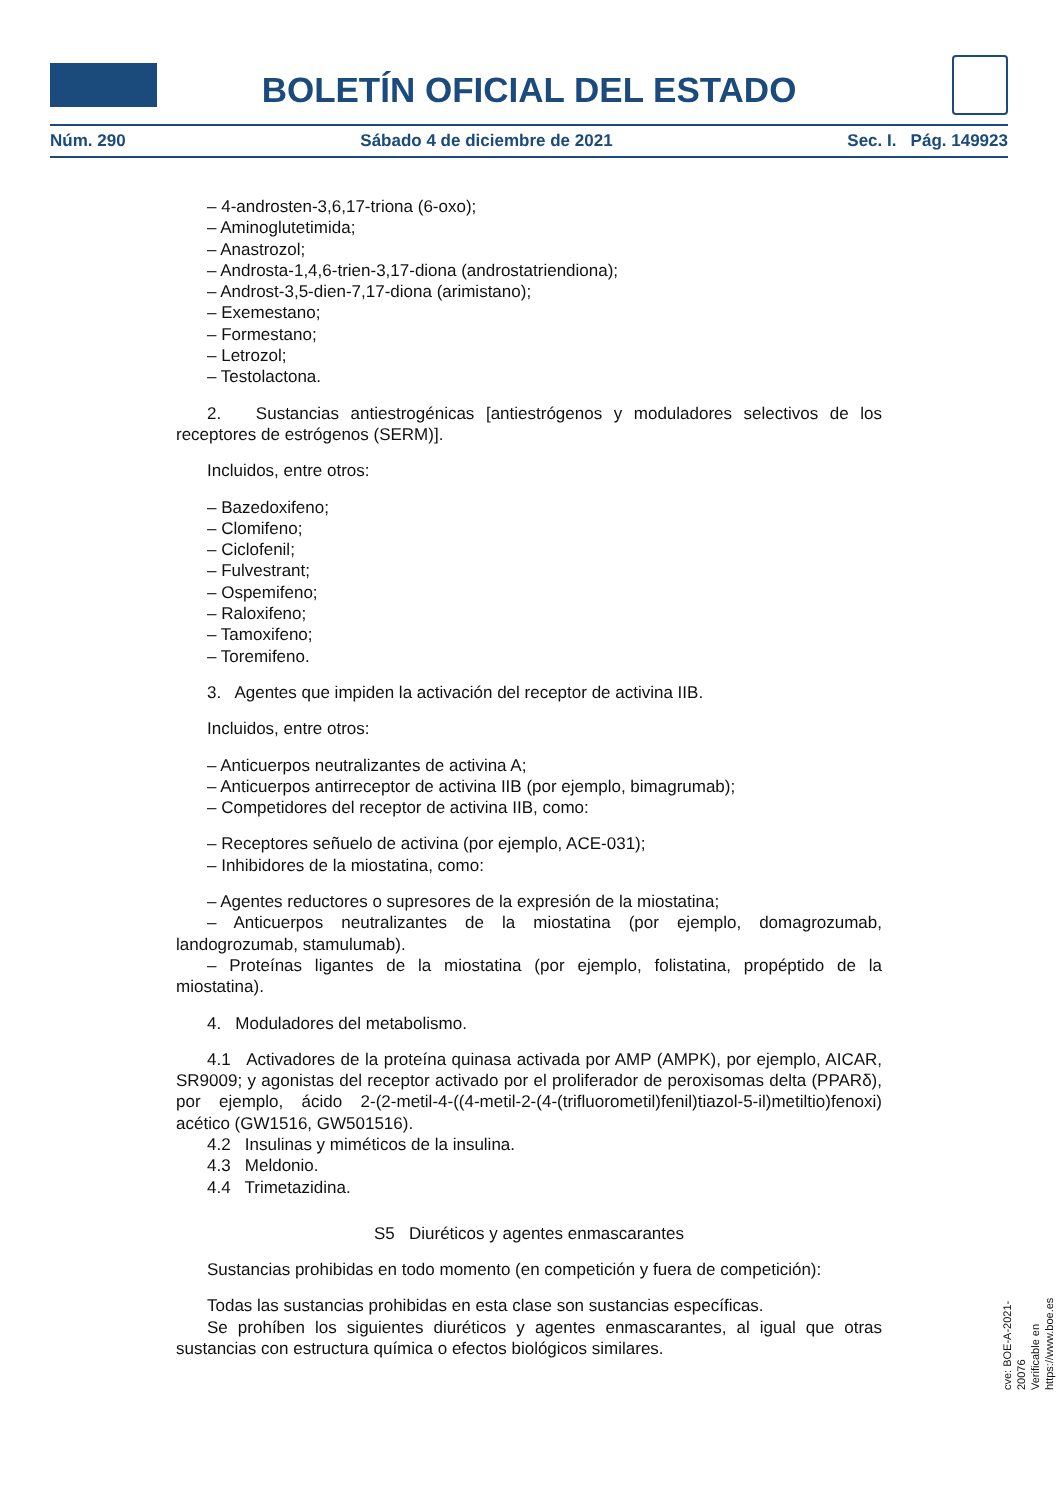BOLETÍN OFICIAL DEL ESTADO
Núm. 290 Sábado 4 de diciembre de 2021 Sec. I. Pág. 149923
– 4-androsten-3,6,17-triona (6-oxo);
– Aminoglutetimida;
– Anastrozol;
– Androsta-1,4,6-trien-3,17-diona (androstatriendiona);
– Androst-3,5-dien-7,17-diona (arimistano);
– Exemestano;
– Formestano;
– Letrozol;
– Testolactona.
2. Sustancias antiestrogénicas [antiestrógenos y moduladores selectivos de los receptores de estrógenos (SERM)].
Incluidos, entre otros:
– Bazedoxifeno;
– Clomifeno;
– Ciclofenil;
– Fulvestrant;
– Ospemifeno;
– Raloxifeno;
– Tamoxifeno;
– Toremifeno.
3. Agentes que impiden la activación del receptor de activina IIB.
Incluidos, entre otros:
– Anticuerpos neutralizantes de activina A;
– Anticuerpos antirreceptor de activina IIB (por ejemplo, bimagrumab);
– Competidores del receptor de activina IIB, como:
– Receptores señuelo de activina (por ejemplo, ACE-031);
– Inhibidores de la miostatina, como:
– Agentes reductores o supresores de la expresión de la miostatina;
– Anticuerpos neutralizantes de la miostatina (por ejemplo, domagrozumab, landogrozumab, stamulumab).
– Proteínas ligantes de la miostatina (por ejemplo, folistatina, propéptido de la miostatina).
4. Moduladores del metabolismo.
4.1 Activadores de la proteína quinasa activada por AMP (AMPK), por ejemplo, AICAR, SR9009; y agonistas del receptor activado por el proliferador de peroxisomas delta (PPARδ), por ejemplo, ácido 2-(2-metil-4-((4-metil-2-(4-(trifluorometil)fenil)tiazol-5-il)metiltio)fenoxi) acético (GW1516, GW501516).
4.2 Insulinas y miméticos de la insulina.
4.3 Meldonio.
4.4 Trimetazidina.
S5 Diuréticos y agentes enmascarantes
Sustancias prohibidas en todo momento (en competición y fuera de competición):
Todas las sustancias prohibidas en esta clase son sustancias específicas.
Se prohíben los siguientes diuréticos y agentes enmascarantes, al igual que otras sustancias con estructura química o efectos biológicos similares.
cve: BOE-A-2021-20076
Verificable en https://www.boe.es